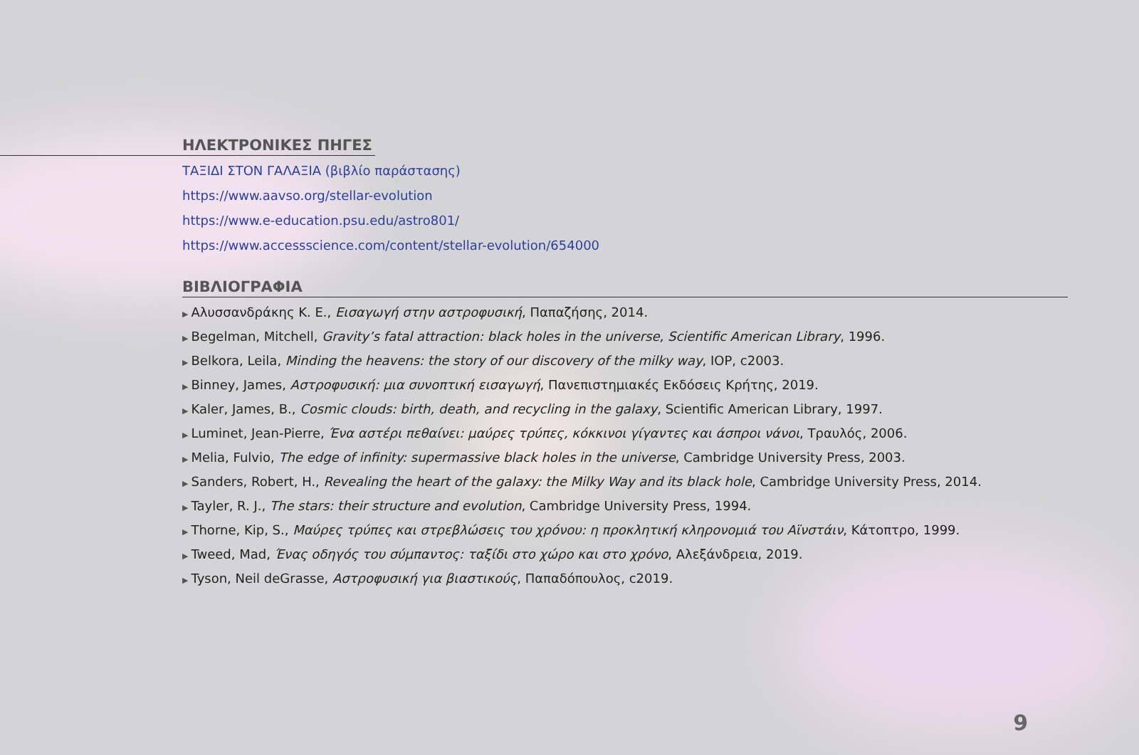ΗΛΕΚΤΡΟΝΙΚΕΣ ΠΗΓΕΣ
ΤΑΞΙΔΙ ΣΤΟΝ ΓΑΛΑΞΙΑ (βιβλίο παράστασης)
https://www.aavso.org/stellar-evolution
https://www.e-education.psu.edu/astro801/
https://www.accessscience.com/content/stellar-evolution/654000
ΒΙΒΛΙΟΓΡΑΦΙΑ
▶ Αλυσσανδράκης Κ. Ε., Εισαγωγή στην αστροφυσική, Παπαζήσης, 2014.
▶ Begelman, Mitchell, Gravity’s fatal attraction: black holes in the universe, Scientific American Library, 1996.
▶ Belkora, Leila, Minding the heavens: the story of our discovery of the milky way, IOP, c2003.
▶ Binney, James, Αστροφυσική: μια συνοπτική εισαγωγή, Πανεπιστημιακές Εκδόσεις Κρήτης, 2019.
▶ Kaler, James, B., Cosmic clouds: birth, death, and recycling in the galaxy, Scientific American Library, 1997.
▶ Luminet, Jean-Pierre, Ένα αστέρι πεθαίνει: μαύρες τρύπες, κόκκινοι γίγαντες και άσπροι νάνοι, Τραυλός, 2006.
▶ Melia, Fulvio, The edge of infinity: supermassive black holes in the universe, Cambridge University Press, 2003.
▶ Sanders, Robert, H., Revealing the heart of the galaxy: the Milky Way and its black hole, Cambridge University Press, 2014.
▶ Tayler, R. J., The stars: their structure and evolution, Cambridge University Press, 1994.
▶ Thorne, Kip, S., Μαύρες τρύπες και στρεβλώσεις του χρόνου: η προκλητική κληρονομιά του Αϊνστάιν, Κάτοπτρο, 1999.
▶ Tweed, Mad, Ένας οδηγός του σύμπαντος: ταξίδι στο χώρο και στο χρόνο, Αλεξάνδρεια, 2019.
▶ Tyson, Neil deGrasse, Αστροφυσική για βιαστικούς, Παπαδόπουλος, c2019.
9